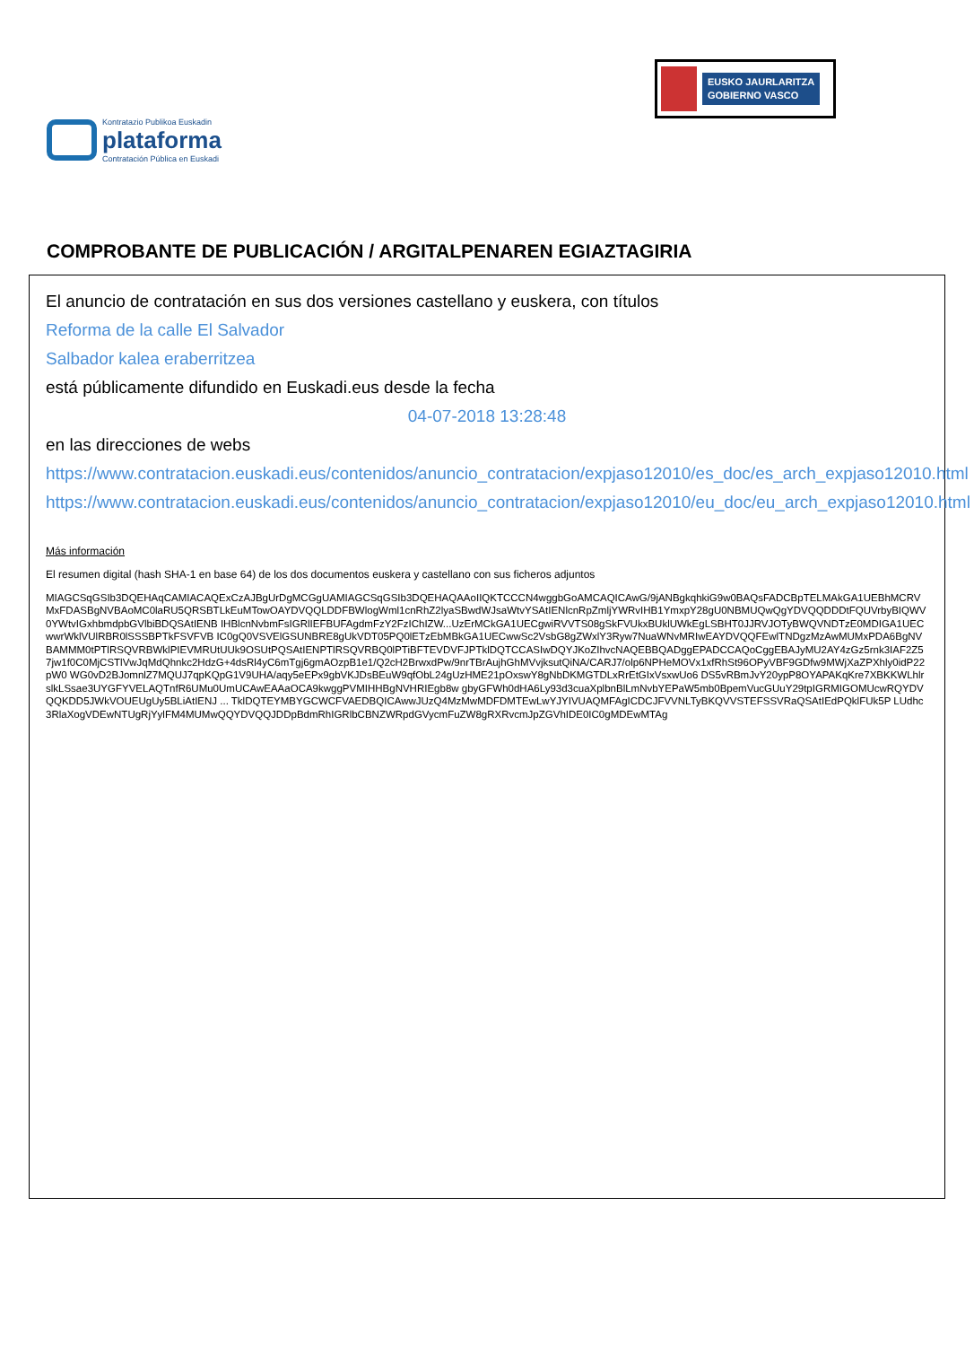Kontratazio Publikoa Euskadin
plataforma
Contratación Pública en Euskadi
EUSKO JAURLARITZA
GOBIERNO VASCO
COMPROBANTE DE PUBLICACIÓN / ARGITALPENAREN EGIAZTAGIRIA
El anuncio de contratación en sus dos versiones castellano y euskera, con títulos
Reforma de la calle El Salvador
Salbador kalea eraberritzea
está públicamente difundido en Euskadi.eus desde la fecha
04-07-2018 13:28:48
en las direcciones de webs
https://www.contratacion.euskadi.eus/contenidos/anuncio_contratacion/expjaso12010/es_doc/es_arch_expjaso12010.html
https://www.contratacion.euskadi.eus/contenidos/anuncio_contratacion/expjaso12010/eu_doc/eu_arch_expjaso12010.html
Más información
El resumen digital (hash SHA-1 en base 64) de los dos documentos euskera y castellano con sus ficheros adjuntos
MIAGCSqGSIb3DQEHAqCAMIACAQExCzAJBgUrDgMCGgUAMIAGCSqGSIb3DQEHAQAAoIIQKTCCCN4wggbGoAMCAQICAwG/9jANBgkqhkiG9w0BAQsFADCBpTELMAkGA1UEBhMCRVMxFDASBgNVBAoMC0laRU5QRSBTLkEuMTowOAYDVQQLDDFBWlogWml1cnRhZ2lyaSBwdWJsaWtvYSAtIENlcnRpZmljYWRvIHB1YmxpY28gU0NBMUQwQgYDVQQDDDtFQUVrbyBIQWV0YWtvIGxhbmdpbGVlbiBDQSAtIENB IHBlcnNvbmFsIGRlIEFBUFAgdmFzY2FzIChIZW...UzErMCkGA1UECgwiRVVTS08gSkFVUkxBUklUWkEgLSBHT0JJRVJOTyBWQVNDTzE0MDIGA1UECwwrWklVUlRBR0lSSSBPTkFSVFVB IC0gQ0VSVElGSUNBRE8gUkVDT05PQ0lETzEbMBkGA1UECwwSc2VsbG8gZWxlY3Ryw7NuaWNvMRIwEAYDVQQFEwlTNDgzMzAwMUMxPDA6BgNVBAMMM0tPTlRSQVRBWklPIEVMRUtUUk9OSUtPQSAtIENPTlRSQVRBQ0lPTiBFTEVDVFJPTklDQTCCASIwDQYJKoZIhvcNAQEBBQADggEPADCCAQoCggEBAJyMU2AY4zGz5rnk3IAF2Z57jw1f0C0MjCSTlVwJqMdQhnkc2HdzG+4dsRl4yC6mTgj6gmAOzpB1e1/Q2cH2BrwxdPw/9nrTBrAujhGhMVvjksutQiNA/CARJ7/olp6NPHeMOVx1xfRhSt96OPyVBF9GDfw9MWjXaZPXhly0idP22pW0 WG0vD2BJomnlZ7MQUJ7qpKQpG1V9UHA/aqy5eEPx9gbVKJDsBEuW9qfObL24gUzHME21pOxswY8gNbDKMGTDLxRrEtGIxVsxwUo6 DS5vRBmJvY20ypP8OYAPAKqKre7XBKKWLhlrslkLSsae3UYGFYVELAQTnfR6UMu0UmUCAwEAAaOCA9kwggPVMIHHBgNVHRIEgb8w gbyGFWh0dHA6Ly93d3cuaXplbnBlLmNvbYEPaW5mb0BpemVucGUuY29tpIGRMIGOMUcwRQYDVQQKDD5JWkVOUEUgUy5BLiAtIENJ ... TklDQTEYMBYGCWCFVAEDBQICAwwJUzQ4MzMwMDFDMTEwLwYJYIVUAQMFAgICDCJFVVNLTyBKQVVSTEFSSVRaQSAtIEdPQklFUk5P LUdhc3RlaXogVDEwNTUgRjYylFM4MUMwQQYDVQQJDDpBdmRhIGRlbCBNZWRpdGVycmFuZW8gRXRvcmJpZGVhIDE0IC0gMDEwMTAg